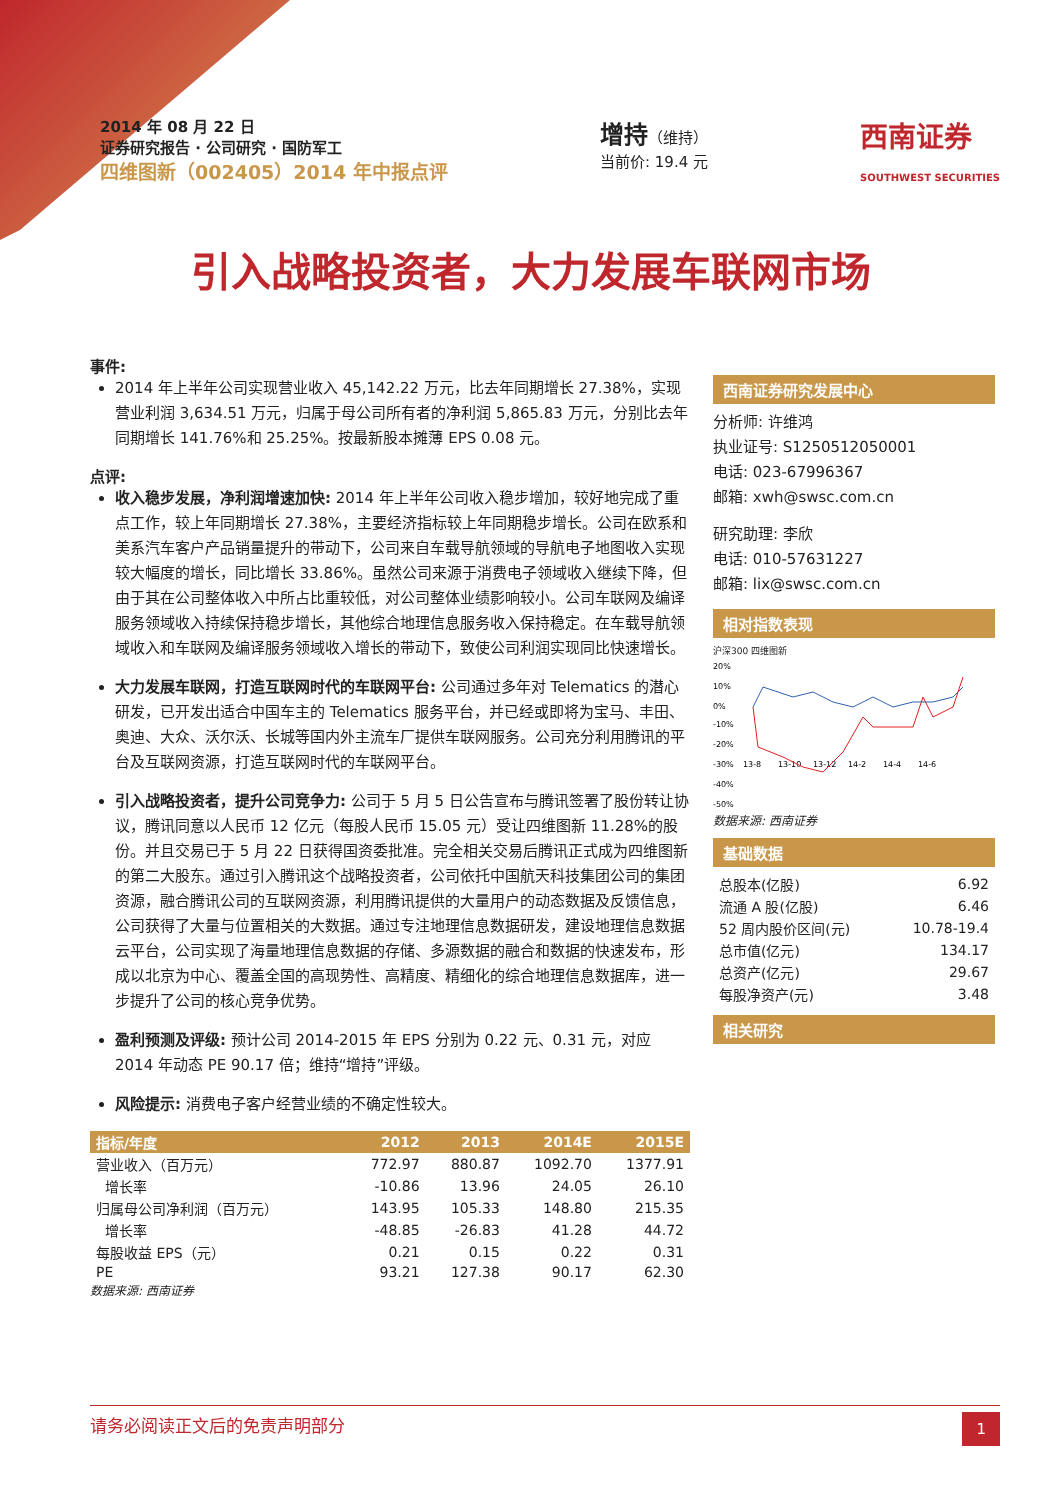2014 年 08 月 22 日
证券研究报告 · 公司研究 · 国防军工
四维图新（002405）2014 年中报点评
增持（维持）
当前价: 19.4 元
西南证券
SOUTHWEST SECURITIES
引入战略投资者，大力发展车联网市场
事件:
2014 年上半年公司实现营业收入 45,142.22 万元，比去年同期增长 27.38%，实现营业利润 3,634.51 万元，归属于母公司所有者的净利润 5,865.83 万元，分别比去年同期增长 141.76%和 25.25%。按最新股本摊薄 EPS 0.08 元。
点评:
收入稳步发展，净利润增速加快: 2014 年上半年公司收入稳步增加，较好地完成了重点工作，较上年同期增长 27.38%，主要经济指标较上年同期稳步增长。公司在欧系和美系汽车客户产品销量提升的带动下，公司来自车载导航领域的导航电子地图收入实现较大幅度的增长，同比增长 33.86%。虽然公司来源于消费电子领域收入继续下降，但由于其在公司整体收入中所占比重较低，对公司整体业绩影响较小。公司车联网及编译服务领域收入持续保持稳步增长，其他综合地理信息服务收入保持稳定。在车载导航领域收入和车联网及编译服务领域收入增长的带动下，致使公司利润实现同比快速增长。
大力发展车联网，打造互联网时代的车联网平台: 公司通过多年对 Telematics 的潜心研发，已开发出适合中国车主的 Telematics 服务平台，并已经或即将为宝马、丰田、奥迪、大众、沃尔沃、长城等国内外主流车厂提供车联网服务。公司充分利用腾讯的平台及互联网资源，打造互联网时代的车联网平台。
引入战略投资者，提升公司竞争力: 公司于 5 月 5 日公告宣布与腾讯签署了股份转让协议，腾讯同意以人民币 12 亿元（每股人民币 15.05 元）受让四维图新 11.28%的股份。并且交易已于 5 月 22 日获得国资委批准。完全相关交易后腾讯正式成为四维图新的第二大股东。通过引入腾讯这个战略投资者，公司依托中国航天科技集团公司的集团资源，融合腾讯公司的互联网资源，利用腾讯提供的大量用户的动态数据及反馈信息，公司获得了大量与位置相关的大数据。通过专注地理信息数据研发，建设地理信息数据云平台，公司实现了海量地理信息数据的存储、多源数据的融合和数据的快速发布，形成以北京为中心、覆盖全国的高现势性、高精度、精细化的综合地理信息数据库，进一步提升了公司的核心竞争优势。
盈利预测及评级: 预计公司 2014-2015 年 EPS 分别为 0.22 元、0.31 元，对应 2014 年动态 PE 90.17 倍；维持“增持”评级。
风险提示: 消费电子客户经营业绩的不确定性较大。
| 指标/年度 | 2012 | 2013 | 2014E | 2015E |
| --- | --- | --- | --- | --- |
| 营业收入（百万元） | 772.97 | 880.87 | 1092.70 | 1377.91 |
| 增长率 | -10.86 | 13.96 | 24.05 | 26.10 |
| 归属母公司净利润（百万元） | 143.95 | 105.33 | 148.80 | 215.35 |
| 增长率 | -48.85 | -26.83 | 41.28 | 44.72 |
| 每股收益 EPS（元） | 0.21 | 0.15 | 0.22 | 0.31 |
| PE | 93.21 | 127.38 | 90.17 | 62.30 |
数据来源: 西南证券
西南证券研究发展中心
分析师: 许维鸿
执业证号: S1250512050001
电话: 023-67996367
邮箱: xwh@swsc.com.cn
研究助理: 李欣
电话: 010-57631227
邮箱: lix@swsc.com.cn
相对指数表现
沪深300 四维图新
20%
10%
0%
-10%
-20%
-30%
-40%
-50%
13-8
13-10
13-12
14-2
14-4
14-6
数据来源: 西南证券
基础数据
| 总股本(亿股) | 6.92 |
| 流通 A 股(亿股) | 6.46 |
| 52 周内股价区间(元) | 10.78-19.4 |
| 总市值(亿元) | 134.17 |
| 总资产(亿元) | 29.67 |
| 每股净资产(元) | 3.48 |
相关研究
请务必阅读正文后的免责声明部分 1